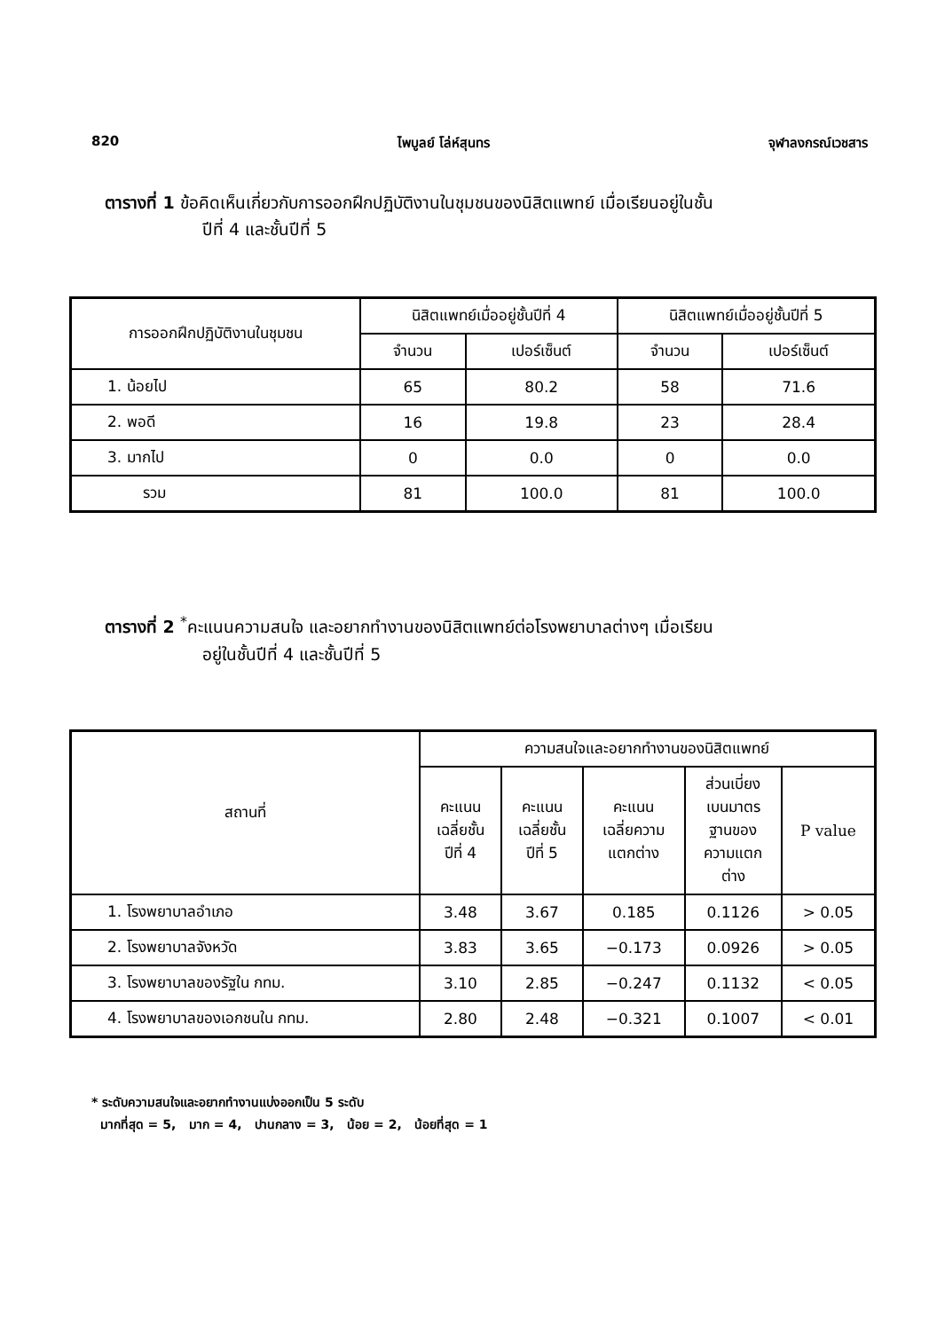820 ไพบูลย์ โล่ห์สุนทร จุฬาลงกรณ์เวชสาร
ตารางที่ 1 ข้อคิดเห็นเกี่ยวกับการออกฝึกปฏิบัติงานในชุมชนของนิสิตแพทย์ เมื่อเรียนอยู่ในชั้น
ปีที่ 4 และชั้นปีที่ 5
| การออกฝึกปฏิบัติงานในชุมชน | นิสิตแพทย์เมื่ออยู่ชั้นปีที่ 4 | | นิสิตแพทย์เมื่ออยู่ชั้นปีที่ 5 | |
| --- | --- | --- | --- | --- |
| | จำนวน | เปอร์เซ็นต์ | จำนวน | เปอร์เซ็นต์ |
| 1. น้อยไป | 65 | 80.2 | 58 | 71.6 |
| 2. พอดี | 16 | 19.8 | 23 | 28.4 |
| 3. มากไป | 0 | 0.0 | 0 | 0.0 |
| รวม | 81 | 100.0 | 81 | 100.0 |
ตารางที่ 2 <sup>*</sup>คะแนนความสนใจ และอยากทำงานของนิสิตแพทย์ต่อโรงพยาบาลต่างๆ เมื่อเรียน
อยู่ในชั้นปีที่ 4 และชั้นปีที่ 5
| สถานที่ | ความสนใจและอยากทำงานของนิสิตแพทย์ | | | | |
| --- | --- | --- | --- | --- | --- |
| | คะแนน เฉลี่ยชั้น ปีที่ 4 | คะแนน เฉลี่ยชั้น ปีที่ 5 | คะแนน เฉลี่ยความ แตกต่าง | ส่วนเบี่ยง เบนมาตร ฐานของ ความแตก ต่าง | P value |
| 1. โรงพยาบาลอำเภอ | 3.48 | 3.67 | 0.185 | 0.1126 | > 0.05 |
| 2. โรงพยาบาลจังหวัด | 3.83 | 3.65 | −0.173 | 0.0926 | > 0.05 |
| 3. โรงพยาบาลของรัฐใน กทม. | 3.10 | 2.85 | −0.247 | 0.1132 | < 0.05 |
| 4. โรงพยาบาลของเอกชนใน กทม. | 2.80 | 2.48 | −0.321 | 0.1007 | < 0.01 |
* ระดับความสนใจและอยากทำงานแบ่งออกเป็น 5 ระดับ
มากที่สุด = 5, มาก = 4, ปานกลาง = 3, น้อย = 2, น้อยที่สุด = 1